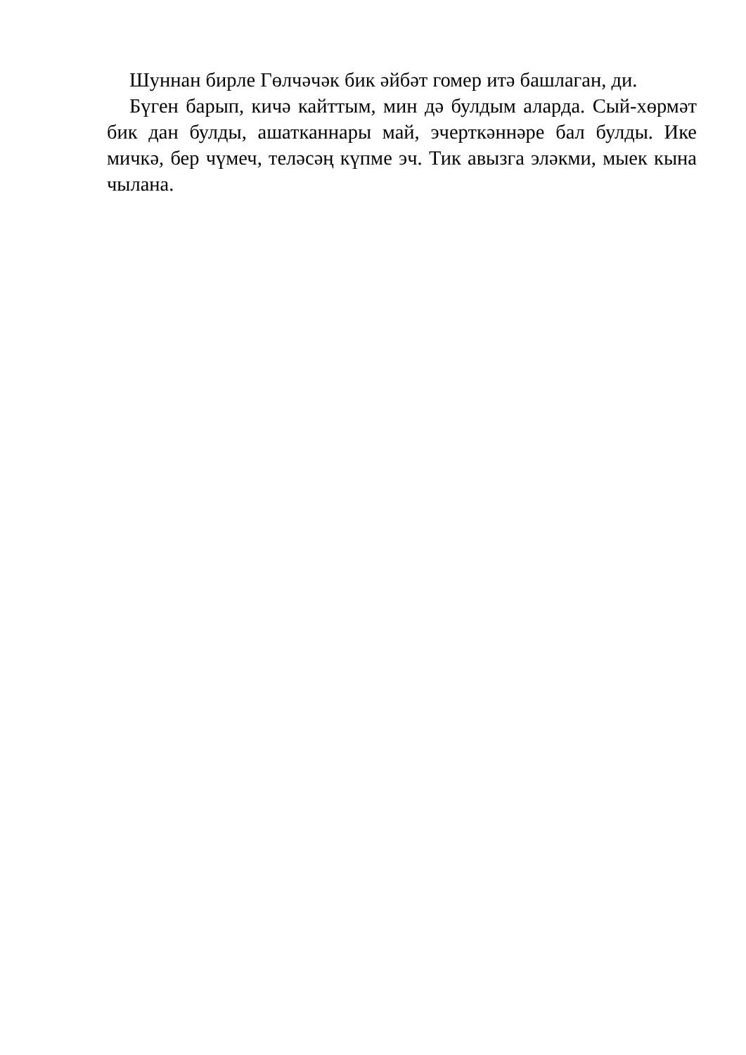Шуннан бирле Гөлчәчәк бик әйбәт гомер итә башлаган, ди.
Бүген барып, кичә кайттым, мин дә булдым аларда. Сый-хөрмәт бик дан булды, ашатканнары май, эчерткәннәре бал булды. Ике мичкә, бер чүмеч, теләсәң күпме эч. Тик авызга эләкми, мыек кына чылана.